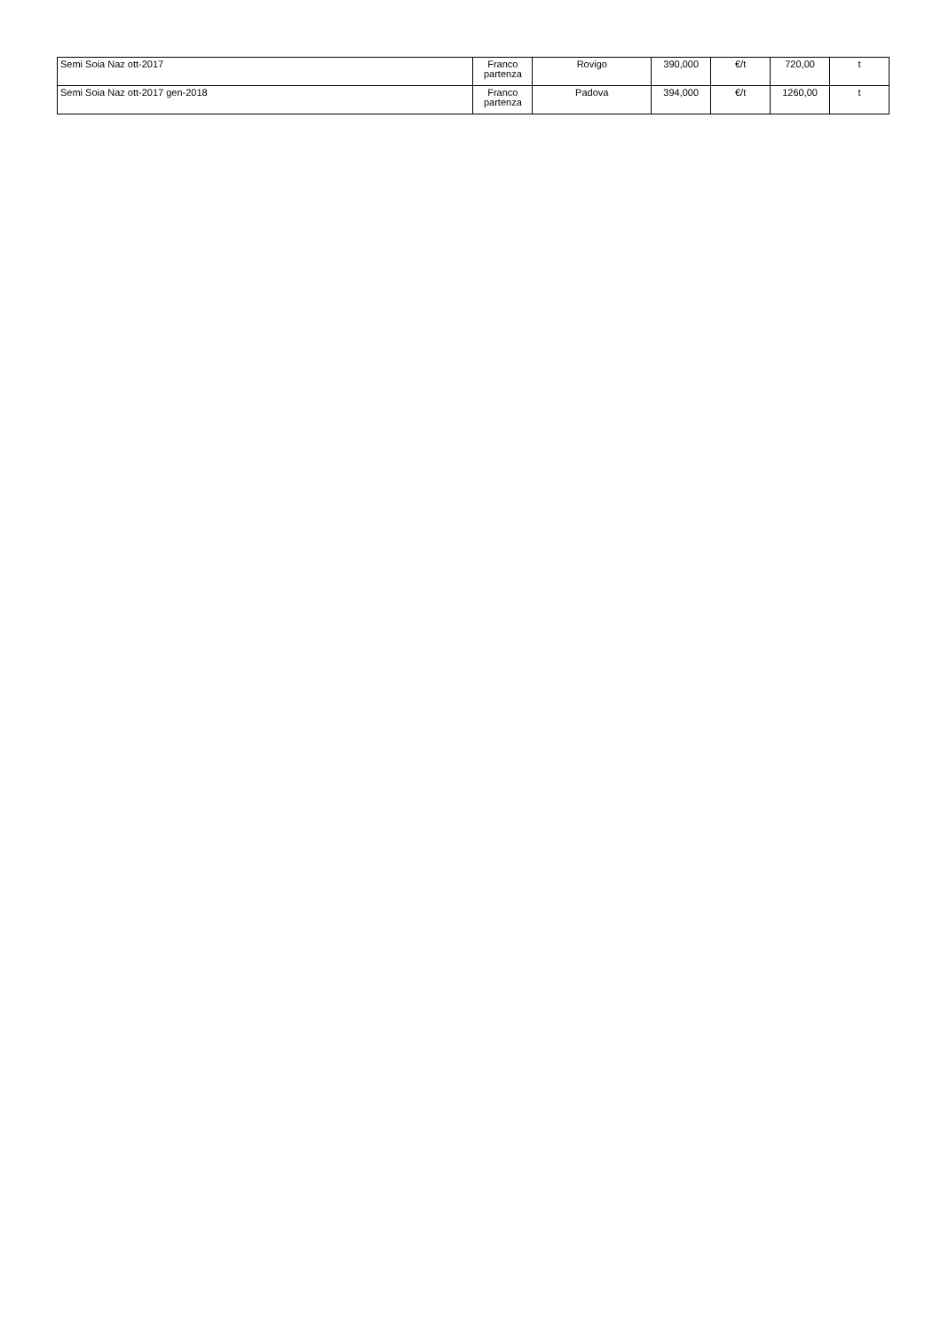| Semi Soia Naz ott-2017 | Franco partenza | Rovigo | 390,000 | €/t | 720,00 | t |
| Semi Soia Naz ott-2017 gen-2018 | Franco partenza | Padova | 394,000 | €/t | 1260,00 | t |